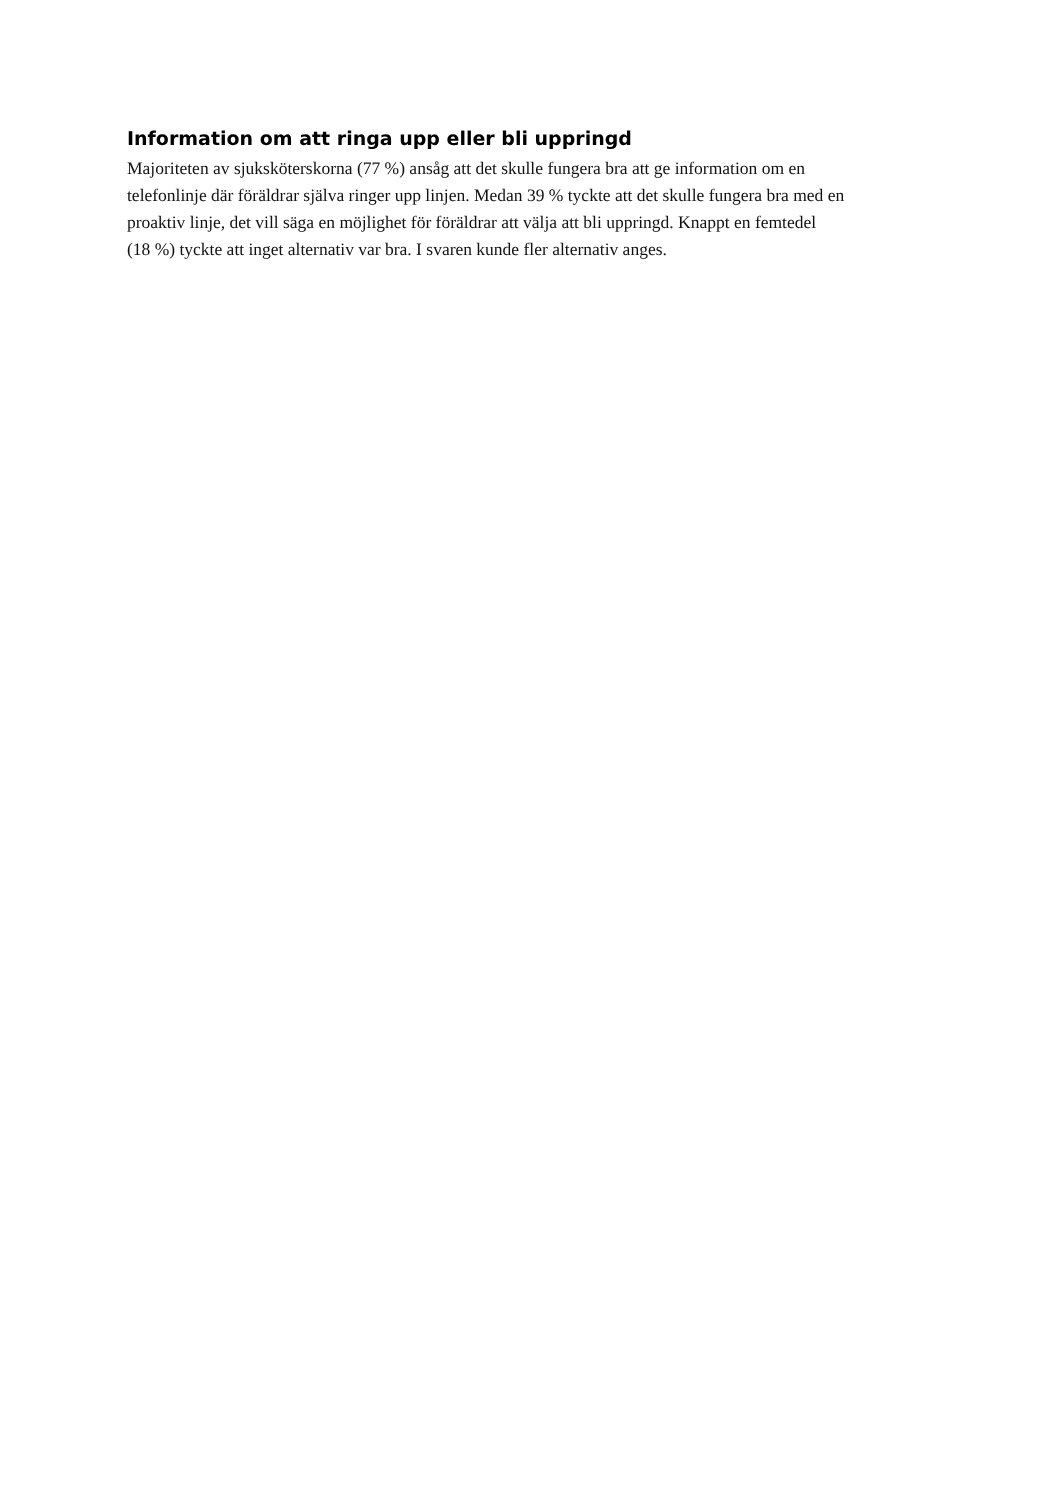Information om att ringa upp eller bli uppringd
Majoriteten av sjuksköterskorna (77 %) ansåg att det skulle fungera bra att ge information om en
telefonlinje där föräldrar själva ringer upp linjen. Medan 39 % tyckte att det skulle fungera bra med en
proaktiv linje, det vill säga en möjlighet för föräldrar att välja att bli uppringd. Knappt en femtedel
(18 %) tyckte att inget alternativ var bra. I svaren kunde fler alternativ anges.